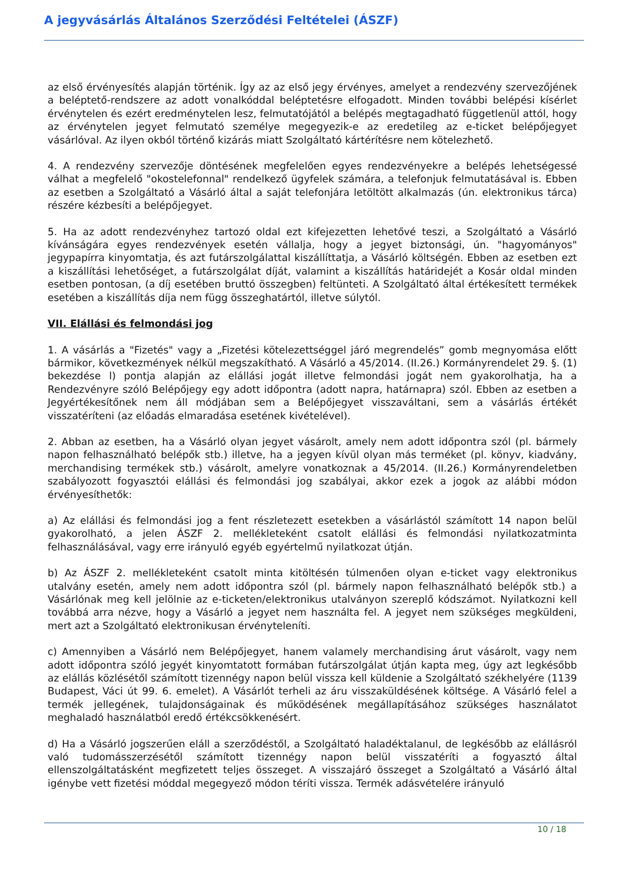A jegyvásárlás Általános Szerződési Feltételei (ÁSZF)
az első érvényesítés alapján történik. Így az az első jegy érvényes, amelyet a rendezvény szervezőjének a beléptető-rendszere az adott vonalkóddal beléptetésre elfogadott. Minden további belépési kísérlet érvénytelen és ezért eredménytelen lesz, felmutatójától a belépés megtagadható függetlenül attól, hogy az érvénytelen jegyet felmutató személye megegyezik-e az eredetileg az e-ticket belépőjegyet vásárlóval. Az ilyen okból történő kizárás miatt Szolgáltató kártérítésre nem kötelezhető.
4. A rendezvény szervezője döntésének megfelelően egyes rendezvényekre a belépés lehetségessé válhat a megfelelő "okostelefonnal" rendelkező ügyfelek számára, a telefonjuk felmutatásával is. Ebben az esetben a Szolgáltató a Vásárló által a saját telefonjára letöltött alkalmazás (ún. elektronikus tárca) részére kézbesíti a belépőjegyet.
5. Ha az adott rendezvényhez tartozó oldal ezt kifejezetten lehetővé teszi, a Szolgáltató a Vásárló kívánságára egyes rendezvények esetén vállalja, hogy a jegyet biztonsági, ún. "hagyományos" jegypapírra kinyomtatja, és azt futárszolgálattal kiszállíttatja, a Vásárló költségén. Ebben az esetben ezt a kiszállítási lehetőséget, a futárszolgálat díját, valamint a kiszállítás határidejét a Kosár oldal minden esetben pontosan, (a díj esetében bruttó összegben) feltünteti. A Szolgáltató által értékesített termékek esetében a kiszállítás díja nem függ összeghatártól, illetve súlytól.
VII. Elállási és felmondási jog
1. A vásárlás a "Fizetés" vagy a „Fizetési kötelezettséggel járó megrendelés” gomb megnyomása előtt bármikor, következmények nélkül megszakítható. A Vásárló a 45/2014. (II.26.) Kormányrendelet 29. §. (1) bekezdése l) pontja alapján az elállási jogát illetve felmondási jogát nem gyakorolhatja, ha a Rendezvényre szóló Belépőjegy egy adott időpontra (adott napra, határnapra) szól. Ebben az esetben a Jegyértékesítőnek nem áll módjában sem a Belépőjegyet visszaváltani, sem a vásárlás értékét visszatéríteni (az előadás elmaradása esetének kivételével).
2. Abban az esetben, ha a Vásárló olyan jegyet vásárolt, amely nem adott időpontra szól (pl. bármely napon felhasználható belépők stb.) illetve, ha a jegyen kívül olyan más terméket (pl. könyv, kiadvány, merchandising termékek stb.) vásárolt, amelyre vonatkoznak a 45/2014. (II.26.) Kormányrendeletben szabályozott fogyasztói elállási és felmondási jog szabályai, akkor ezek a jogok az alábbi módon érvényesíthetők:
a) Az elállási és felmondási jog a fent részletezett esetekben a vásárlástól számított 14 napon belül gyakorolható, a jelen ÁSZF 2. mellékleteként csatolt elállási és felmondási nyilatkozatminta felhasználásával, vagy erre irányuló egyéb egyértelmű nyilatkozat útján.
b) Az ÁSZF 2. mellékleteként csatolt minta kitöltésén túlmenően olyan e-ticket vagy elektronikus utalvány esetén, amely nem adott időpontra szól (pl. bármely napon felhasználható belépők stb.) a Vásárlónak meg kell jelölnie az e-ticketen/elektronikus utalványon szereplő kódszámot. Nyilatkozni kell továbbá arra nézve, hogy a Vásárló a jegyet nem használta fel. A jegyet nem szükséges megküldeni, mert azt a Szolgáltató elektronikusan érvényteleníti.
c) Amennyiben a Vásárló nem Belépőjegyet, hanem valamely merchandising árut vásárolt, vagy nem adott időpontra szóló jegyét kinyomtatott formában futárszolgálat útján kapta meg, úgy azt legkésőbb az elállás közlésétől számított tizennégy napon belül vissza kell küldenie a Szolgáltató székhelyére (1139 Budapest, Váci út 99. 6. emelet). A Vásárlót terheli az áru visszaküldésének költsége. A Vásárló felel a termék jellegének, tulajdonságainak és működésének megállapításához szükséges használatot meghaladó használatból eredő értékcsökkenésért.
d) Ha a Vásárló jogszerűen eláll a szerződéstől, a Szolgáltató haladéktalanul, de legkésőbb az elállásról való tudomásszerzésétől számított tizennégy napon belül visszatéríti a fogyasztó által ellenszolgáltatásként megfizetett teljes összeget. A visszajáró összeget a Szolgáltató a Vásárló által igénybe vett fizetési móddal megegyező módon téríti vissza. Termék adásvételére irányuló
10 / 18